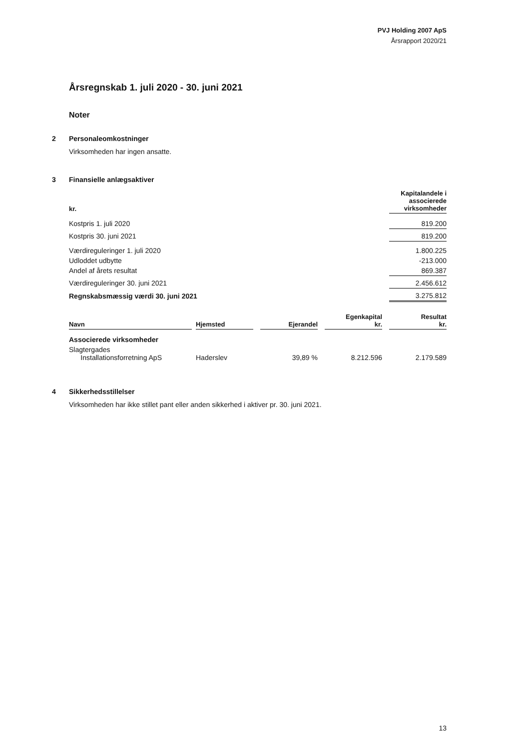PVJ Holding 2007 ApS
Årsrapport 2020/21
Årsregnskab 1. juli 2020 - 30. juni 2021
Noter
2 Personaleomkostninger
Virksomheden har ingen ansatte.
3 Finansielle anlægsaktiver
| kr. | Kapitalandele i associerede virksomheder |
| --- | --- |
| Kostpris 1. juli 2020 | 819.200 |
| Kostpris 30. juni 2021 | 819.200 |
| Værdireguleringer 1. juli 2020 | 1.800.225 |
| Udloddet udbytte | -213.000 |
| Andel af årets resultat | 869.387 |
| Værdireguleringer 30. juni 2021 | 2.456.612 |
| Regnskabsmæssig værdi 30. juni 2021 | 3.275.812 |
| Navn | | Hjemsted | | Ejerandel | | Egenkapital kr. | | Resultat kr. |
| --- | --- | --- | --- | --- | --- | --- | --- | --- |
| Associerede virksomheder | | | | | | | | |
| Slagtergades Installationsforretning ApS | | Haderslev | | 39,89 % | | 8.212.596 | | 2.179.589 |
4 Sikkerhedsstillelser
Virksomheden har ikke stillet pant eller anden sikkerhed i aktiver pr. 30. juni 2021.
13